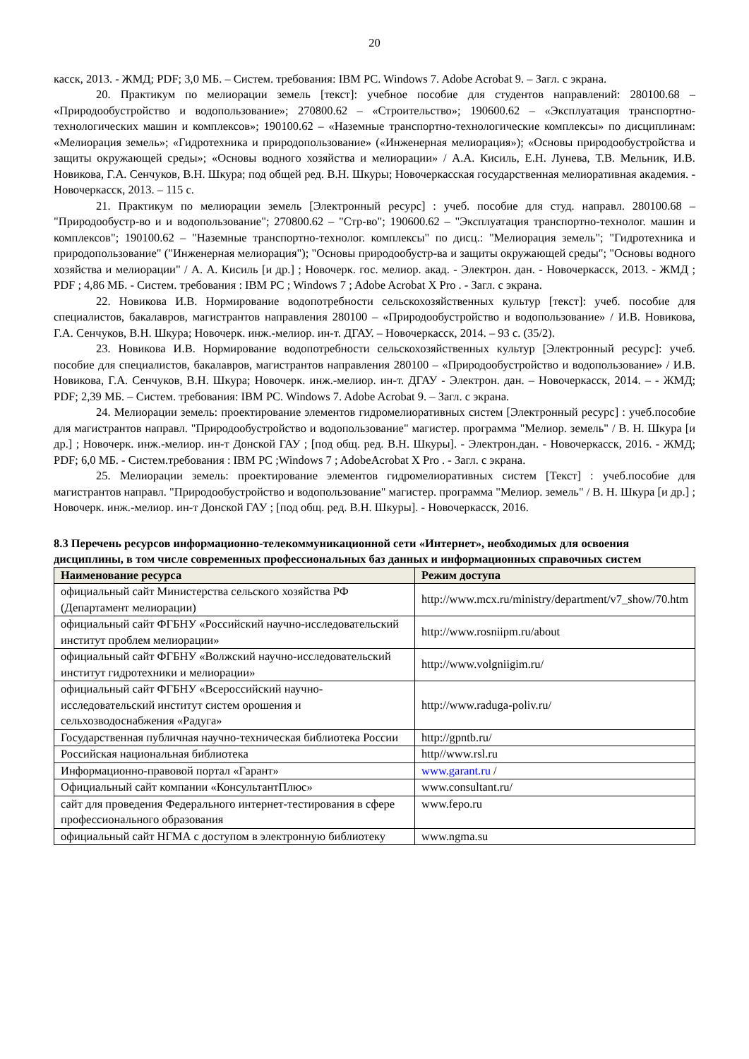20
касск, 2013. - ЖМД; PDF; 3,0 МБ. – Систем. требования: IBM PC. Windows 7. Adobe Acrobat 9. – Загл. с экрана.
20. Практикум по мелиорации земель [текст]: учебное пособие для студентов направлений: 280100.68 – «Природообустройство и водопользование»; 270800.62 – «Строительство»; 190600.62 – «Эксплуатация транспортно-технологических машин и комплексов»; 190100.62 – «Наземные транспортно-технологические комплексы» по дисциплинам: «Мелиорация земель»; «Гидротехника и природопользование» («Инженерная мелиорация»); «Основы природообустройства и защиты окружающей среды»; «Основы водного хозяйства и мелиорации» / А.А. Кисиль, Е.Н. Лунева, Т.В. Мельник, И.В. Новикова, Г.А. Сенчуков, В.Н. Шкура; под общей ред. В.Н. Шкуры; Новочеркасская государственная мелиоративная академия. - Новочеркасск, 2013. – 115 с.
21. Практикум по мелиорации земель [Электронный ресурс] : учеб. пособие для студ. направл. 280100.68 – "Природообустр-во и и водопользование"; 270800.62 – "Стр-во"; 190600.62 – "Эксплуатация транспортно-технолог. машин и комплексов"; 190100.62 – "Наземные транспортно-технолог. комплексы" по дисц.: "Мелиорация земель"; "Гидротехника и природопользование" ("Инженерная мелиорация"); "Основы природообустр-ва и защиты окружающей среды"; "Основы водного хозяйства и мелиорации" / А. А. Кисиль [и др.] ; Новочерк. гос. мелиор. акад. - Электрон. дан. - Новочеркасск, 2013. - ЖМД ; PDF ; 4,86 МБ. - Систем. требования : IBM PC ; Windows 7 ; Adobe Acrobat X Pro . - Загл. с экрана.
22. Новикова И.В. Нормирование водопотребности сельскохозяйственных культур [текст]: учеб. пособие для специалистов, бакалавров, магистрантов направления 280100 – «Природообустройство и водопользование» / И.В. Новикова, Г.А. Сенчуков, В.Н. Шкура; Новочерк. инж.-мелиор. ин-т. ДГАУ. – Новочеркасск, 2014. – 93 с. (35/2).
23. Новикова И.В. Нормирование водопотребности сельскохозяйственных культур [Электронный ресурс]: учеб. пособие для специалистов, бакалавров, магистрантов направления 280100 – «Природообустройство и водопользование» / И.В. Новикова, Г.А. Сенчуков, В.Н. Шкура; Новочерк. инж.-мелиор. ин-т. ДГАУ - Электрон. дан. – Новочеркасск, 2014. – - ЖМД; PDF; 2,39 МБ. – Систем. требования: IBM PC. Windows 7. Adobe Acrobat 9. – Загл. с экрана.
24. Мелиорации земель: проектирование элементов гидромелиоративных систем [Электронный ресурс] : учеб.пособие для магистрантов направл. "Природообустройство и водопользование" магистер. программа "Мелиор. земель" / В. Н. Шкура [и др.] ; Новочерк. инж.-мелиор. ин-т Донской ГАУ ; [под общ. ред. В.Н. Шкуры]. - Электрон.дан. - Новочеркасск, 2016. - ЖМД; PDF; 6,0 МБ. - Систем.требования : IBM PC ;Windows 7 ; AdobeAcrobat X Pro . - Загл. с экрана.
25. Мелиорации земель: проектирование элементов гидромелиоративных систем [Текст] : учеб.пособие для магистрантов направл. "Природообустройство и водопользование" магистер. программа "Мелиор. земель" / В. Н. Шкура [и др.] ; Новочерк. инж.-мелиор. ин-т Донской ГАУ ; [под общ. ред. В.Н. Шкуры]. - Новочеркасск, 2016.
8.3 Перечень ресурсов информационно-телекоммуникационной сети «Интернет», необходимых для освоения дисциплины, в том числе современных профессиональных баз данных и информационных справочных систем
| Наименование ресурса | Режим доступа |
| --- | --- |
| официальный сайт Министерства сельского хозяйства РФ (Департамент мелиорации) | http://www.mcx.ru/ministry/department/v7_show/70.htm |
| официальный сайт ФГБНУ «Российский научно-исследовательский институт проблем мелиорации» | http://www.rosniipm.ru/about |
| официальный сайт ФГБНУ «Волжский научно-исследовательский институт гидротехники и мелиорации» | http://www.volgniigim.ru/ |
| официальный сайт ФГБНУ «Всероссийский научно-исследовательский институт систем орошения и сельхозводоснабжения «Радуга» | http://www.raduga-poliv.ru/ |
| Государственная публичная научно-техническая библиотека России | http://gpntb.ru/ |
| Российская национальная библиотека | http//www.rsl.ru |
| Информационно-правовой портал «Гарант» | www.garant.ru / |
| Официальный сайт компании «КонсультантПлюс» | www.consultant.ru/ |
| сайт для проведения Федерального интернет-тестирования в сфере профессионального образования | www.fepo.ru |
| официальный сайт НГМА с доступом в электронную библиотеку | www.ngma.su |